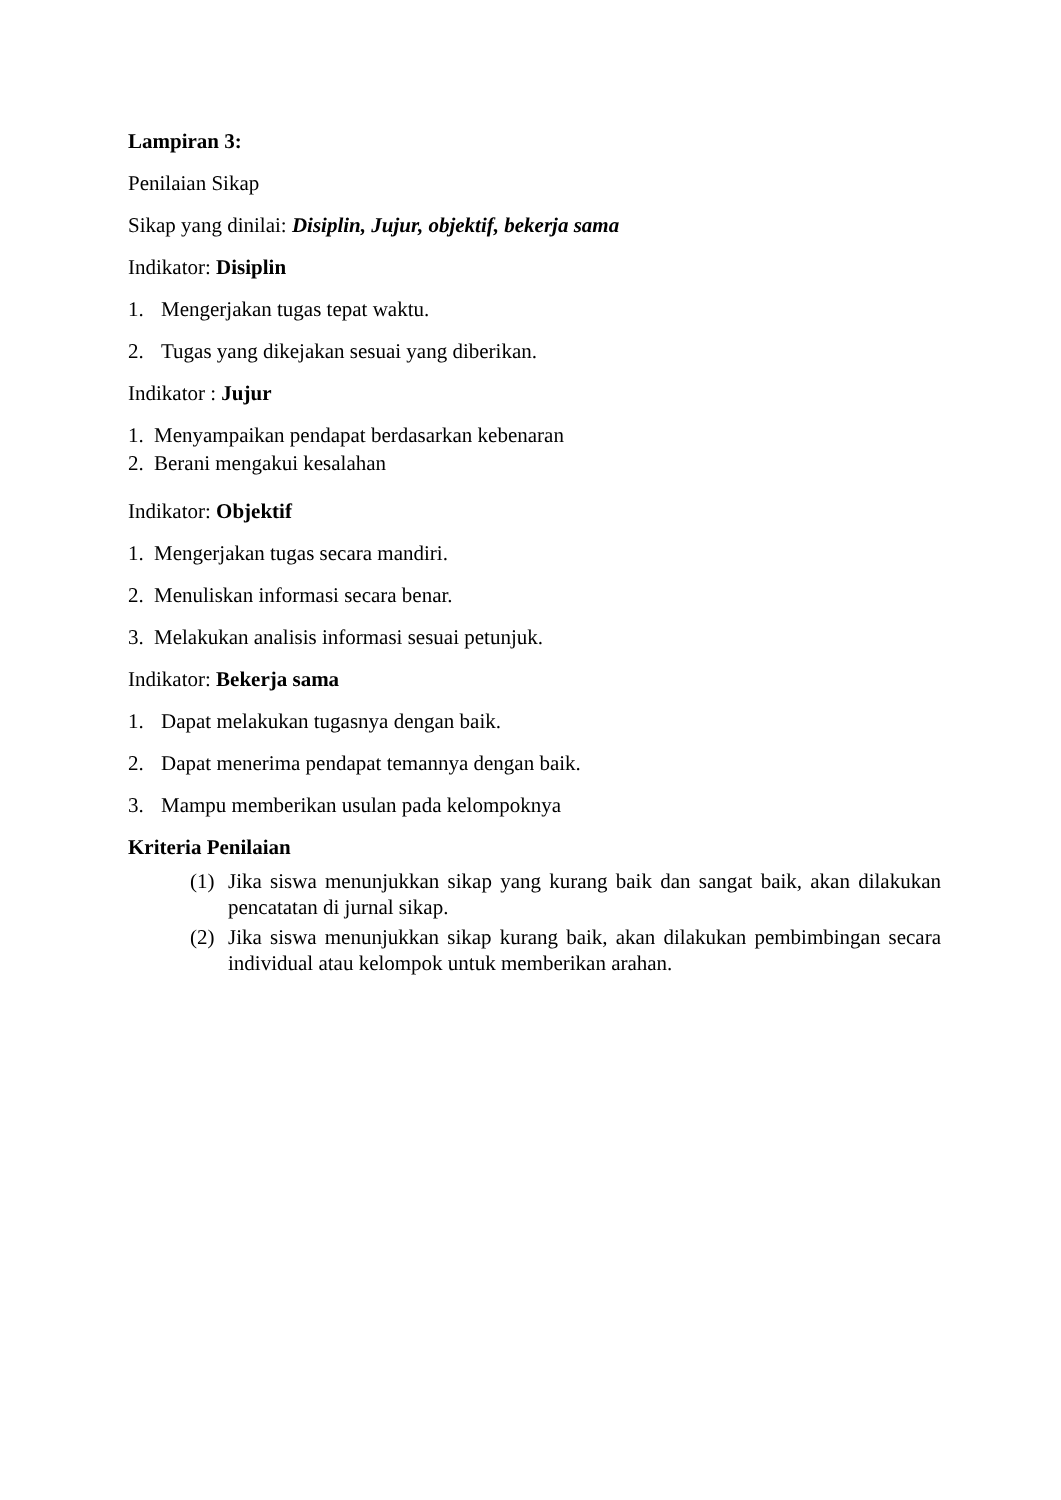Lampiran 3:
Penilaian Sikap
Sikap yang dinilai: Disiplin, Jujur, objektif, bekerja sama
Indikator: Disiplin
1. Mengerjakan tugas tepat waktu.
2. Tugas yang dikejakan sesuai yang diberikan.
Indikator : Jujur
1. Menyampaikan pendapat berdasarkan kebenaran
2. Berani mengakui kesalahan
Indikator: Objektif
1. Mengerjakan tugas secara mandiri.
2. Menuliskan informasi secara benar.
3. Melakukan analisis informasi sesuai petunjuk.
Indikator: Bekerja sama
1. Dapat melakukan tugasnya dengan baik.
2. Dapat menerima pendapat temannya dengan baik.
3. Mampu memberikan usulan pada kelompoknya
Kriteria Penilaian
(1) Jika siswa menunjukkan sikap yang kurang baik dan sangat baik, akan dilakukan pencatatan di jurnal sikap.
(2) Jika siswa menunjukkan sikap kurang baik, akan dilakukan pembimbingan secara individual atau kelompok untuk memberikan arahan.